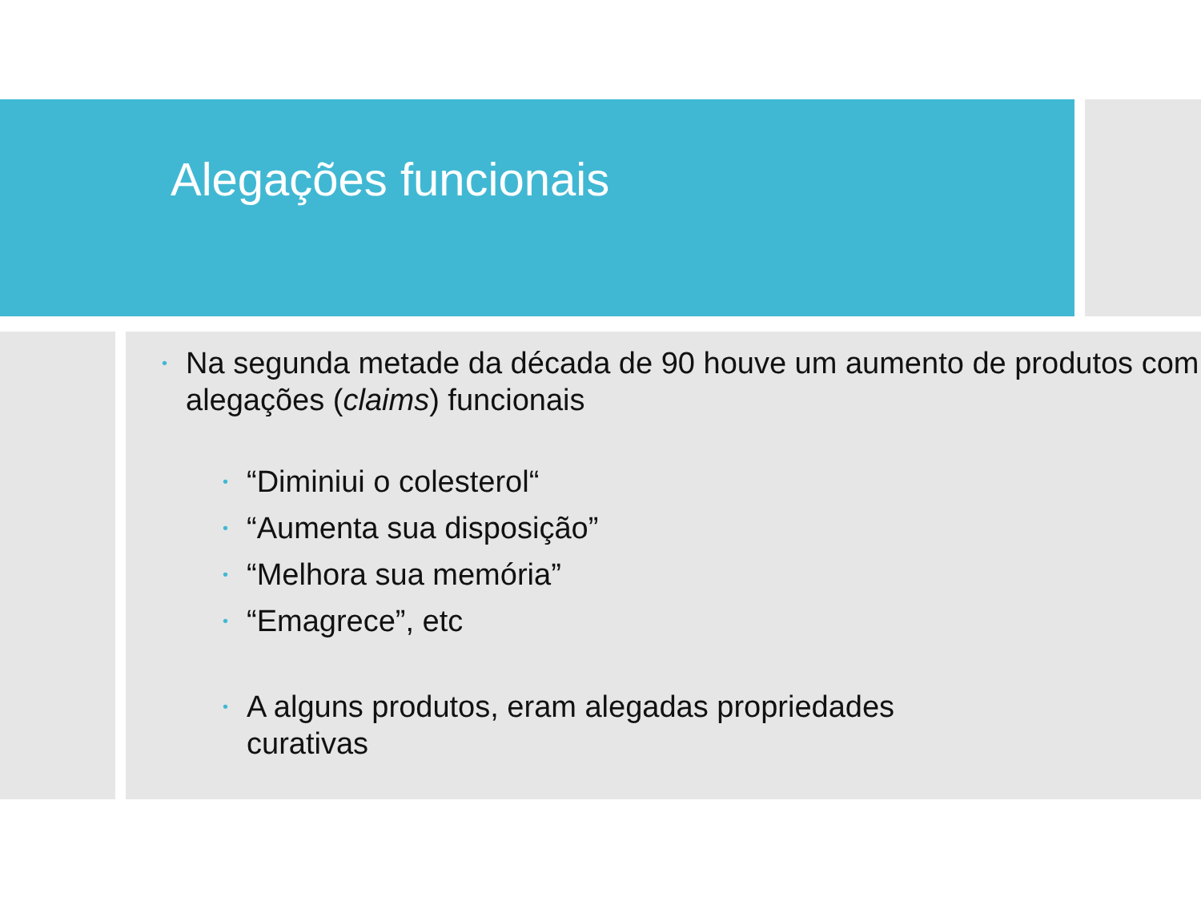Alegações funcionais
• Na segunda metade da década de 90 houve um aumento de produtos com alegações (claims) funcionais
• “Diminiui o colesterol“
• “Aumenta sua disposição”
• “Melhora sua memória”
• “Emagrece”, etc
• A alguns produtos, eram alegadas propriedades
curativas